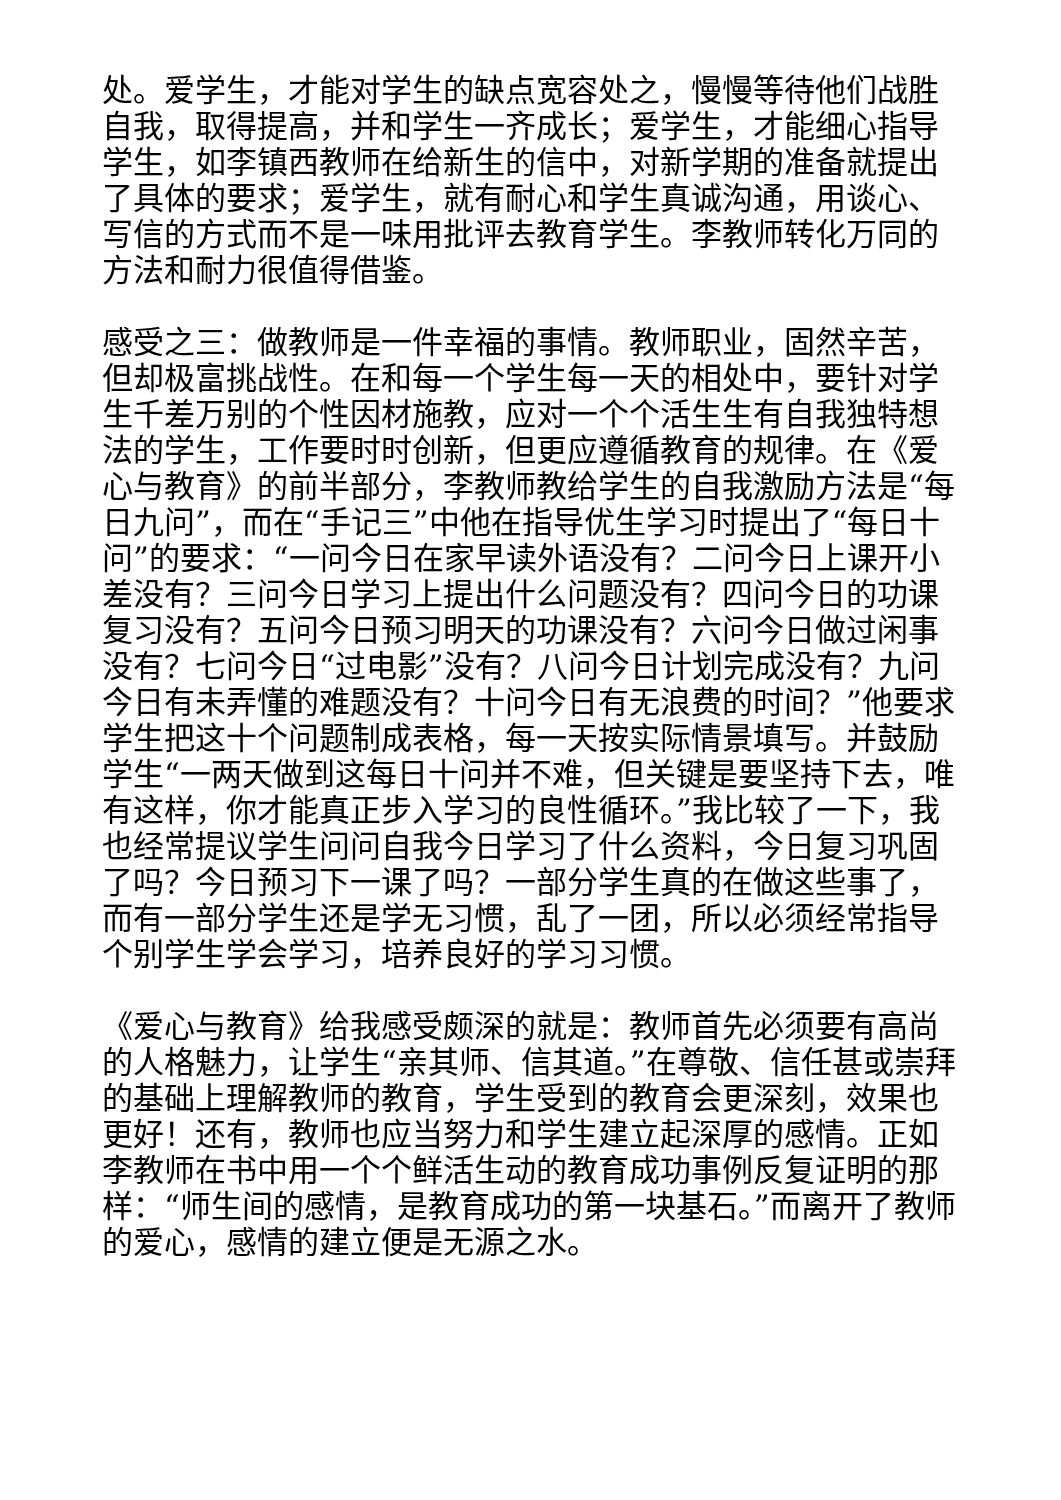处。爱学生，才能对学生的缺点宽容处之，慢慢等待他们战胜自我，取得提高，并和学生一齐成长；爱学生，才能细心指导学生，如李镇西教师在给新生的信中，对新学期的准备就提出了具体的要求；爱学生，就有耐心和学生真诚沟通，用谈心、写信的方式而不是一味用批评去教育学生。李教师转化万同的方法和耐力很值得借鉴。
感受之三：做教师是一件幸福的事情。教师职业，固然辛苦，但却极富挑战性。在和每一个学生每一天的相处中，要针对学生千差万别的个性因材施教，应对一个个活生生有自我独特想法的学生，工作要时时创新，但更应遵循教育的规律。在《爱心与教育》的前半部分，李教师教给学生的自我激励方法是“每日九问”，而在“手记三”中他在指导优生学习时提出了“每日十问”的要求：“一问今日在家早读外语没有？二问今日上课开小差没有？三问今日学习上提出什么问题没有？四问今日的功课复习没有？五问今日预习明天的功课没有？六问今日做过闲事没有？七问今日“过电影”没有？八问今日计划完成没有？九问今日有未弄懂的难题没有？十问今日有无浪费的时间？”他要求学生把这十个问题制成表格，每一天按实际情景填写。并鼓励学生“一两天做到这每日十问并不难，但关键是要坚持下去，唯有这样，你才能真正步入学习的良性循环。”我比较了一下，我也经常提议学生问问自我今日学习了什么资料，今日复习巩固了吗？今日预习下一课了吗？一部分学生真的在做这些事了，而有一部分学生还是学无习惯，乱了一团，所以必须经常指导个别学生学会学习，培养良好的学习习惯。
《爱心与教育》给我感受颇深的就是：教师首先必须要有高尚的人格魅力，让学生“亲其师、信其道。”在尊敬、信任甚或崇拜的基础上理解教师的教育，学生受到的教育会更深刻，效果也更好！还有，教师也应当努力和学生建立起深厚的感情。正如李教师在书中用一个个鲜活生动的教育成功事例反复证明的那样：“师生间的感情，是教育成功的第一块基石。”而离开了教师的爱心，感情的建立便是无源之水。